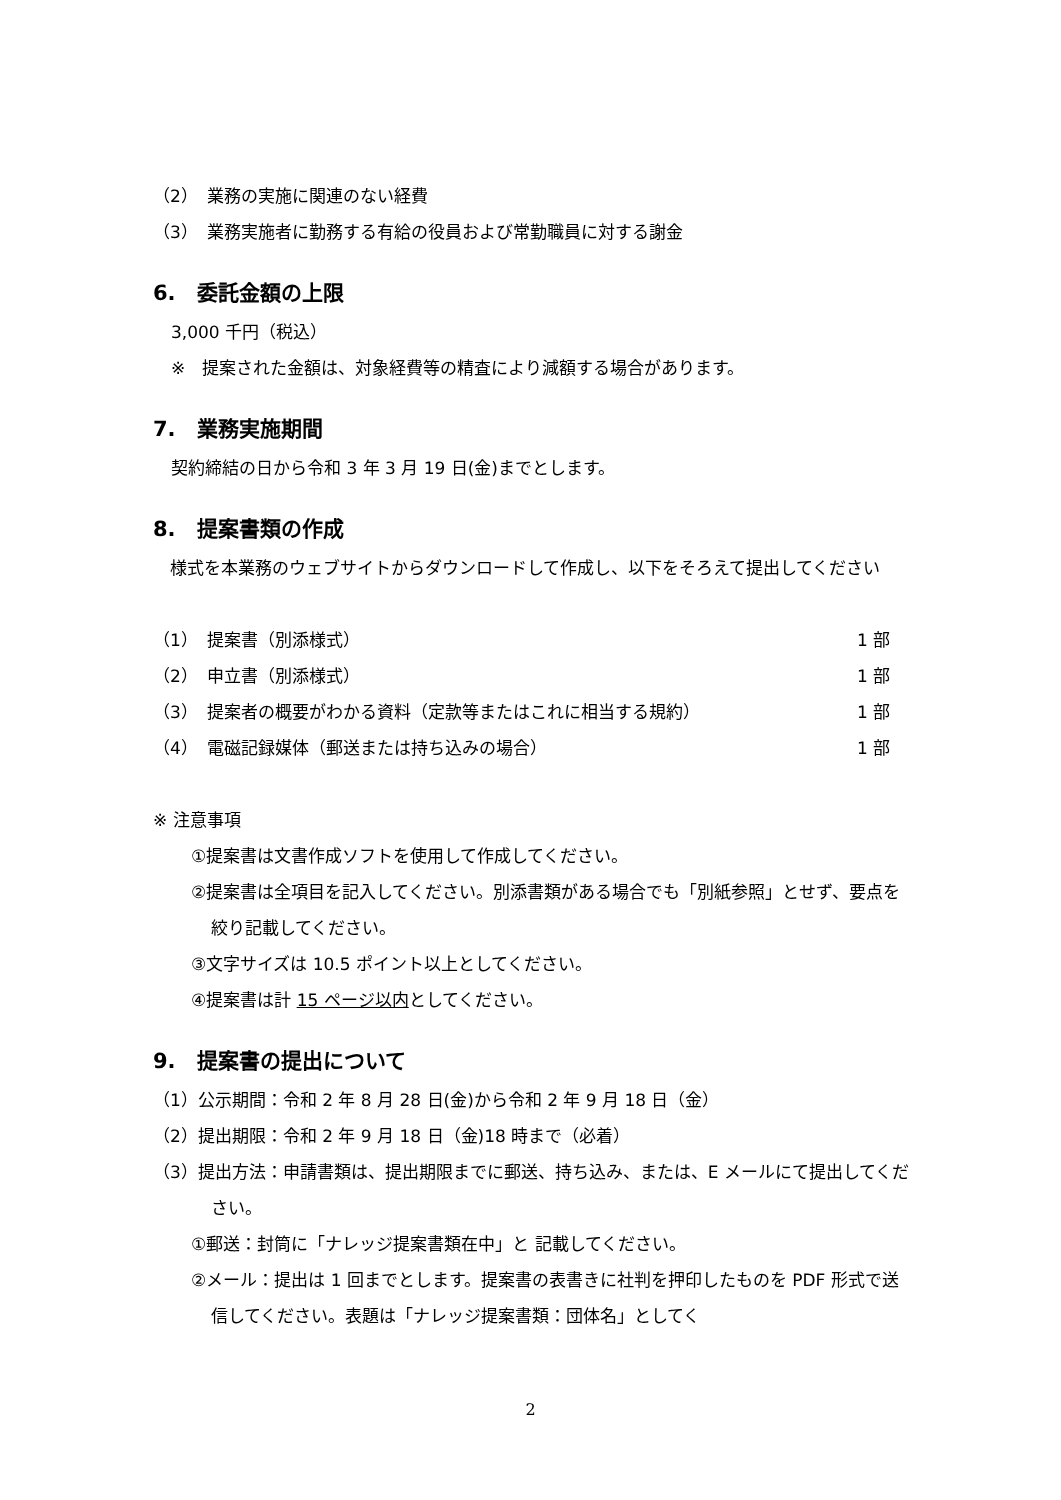（2）　業務の実施に関連のない経費
（3）　業務実施者に勤務する有給の役員および常勤職員に対する謝金
6.　委託金額の上限
3,000 千円（税込）
※　提案された金額は、対象経費等の精査により減額する場合があります。
7.　業務実施期間
契約締結の日から令和 3 年 3 月 19 日(金)までとします。
8.　提案書類の作成
　様式を本業務のウェブサイトからダウンロードして作成し、以下をそろえて提出してください
（1）　提案書（別添様式） 1 部
（2）　申立書（別添様式） 1 部
（3）　提案者の概要がわかる資料（定款等またはこれに相当する規約） 1 部
（4）　電磁記録媒体（郵送または持ち込みの場合） 1 部
※ 注意事項
①提案書は文書作成ソフトを使用して作成してください。
②提案書は全項目を記入してください。別添書類がある場合でも「別紙参照」とせず、要点を絞り記載してください。
③文字サイズは 10.5 ポイント以上としてください。
④提案書は計 15 ページ以内としてください。
9.　提案書の提出について
（1）公示期間：令和 2 年 8 月 28 日(金)から令和 2 年 9 月 18 日（金）
（2）提出期限：令和 2 年 9 月 18 日（金)18 時まで（必着）
（3）提出方法：申請書類は、提出期限までに郵送、持ち込み、または、E メールにて提出してください。
①郵送：封筒に「ナレッジ提案書類在中」と 記載してください。
②メール：提出は 1 回までとします。提案書の表書きに社判を押印したものを PDF 形式で送信してください。表題は「ナレッジ提案書類：団体名」としてく
2